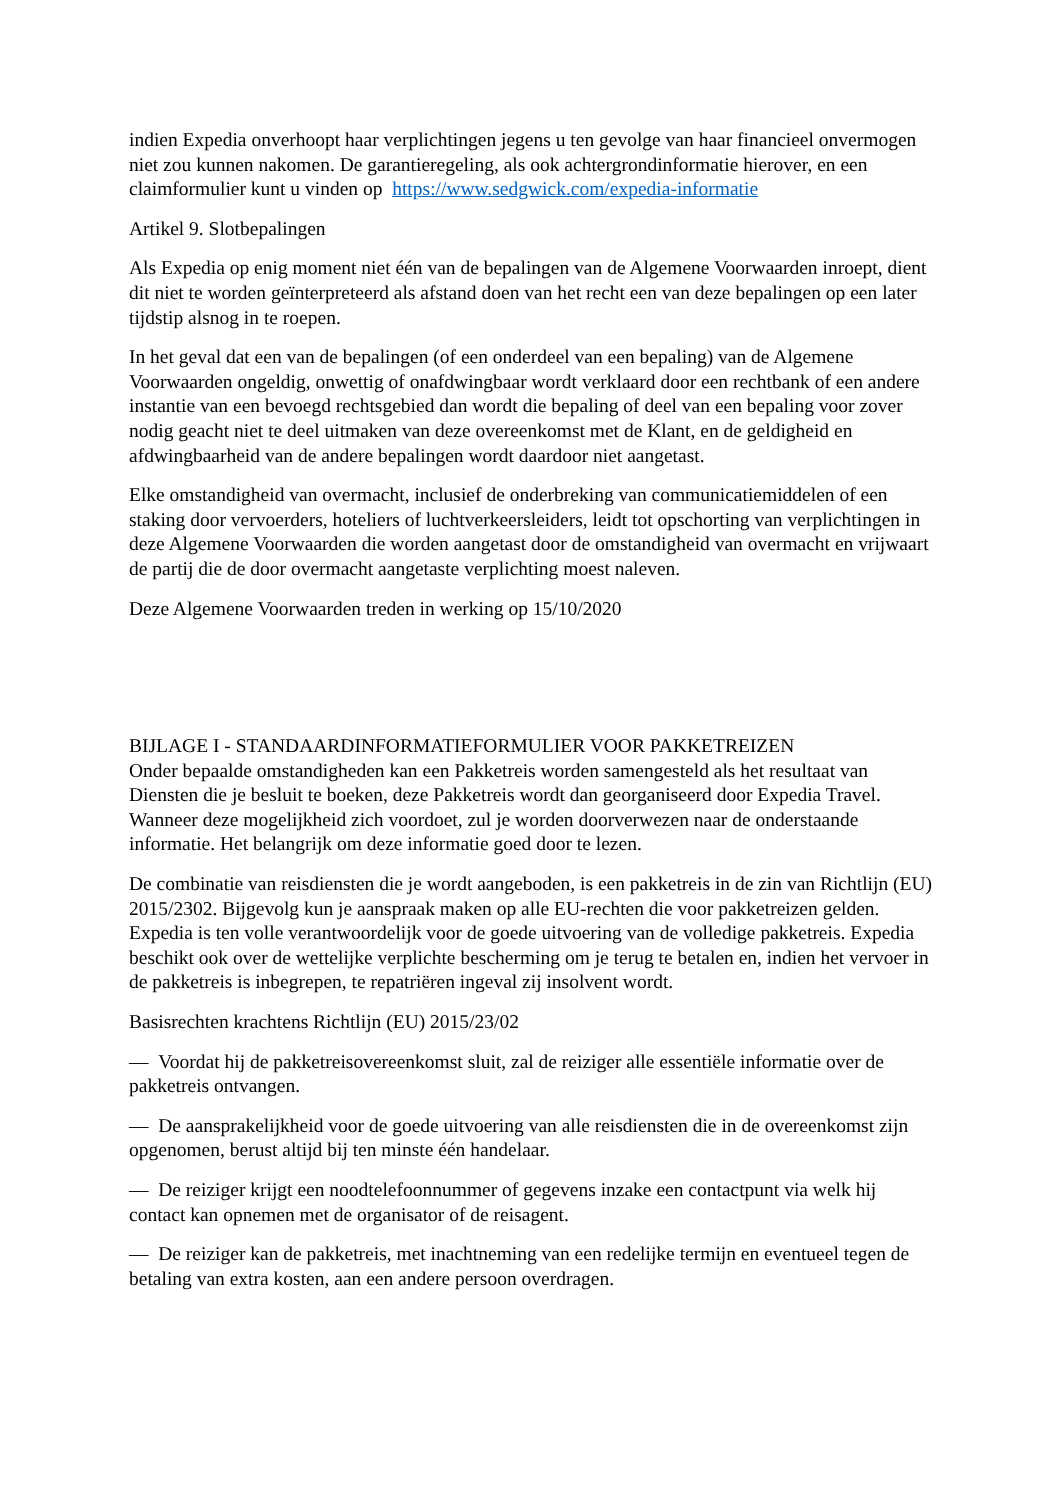indien Expedia onverhoopt haar verplichtingen jegens u ten gevolge van haar financieel onvermogen niet zou kunnen nakomen. De garantieregeling, als ook achtergrondinformatie hierover, en een claimformulier kunt u vinden op https://www.sedgwick.com/expedia-informatie
Artikel 9. Slotbepalingen
Als Expedia op enig moment niet één van de bepalingen van de Algemene Voorwaarden inroept, dient dit niet te worden geïnterpreteerd als afstand doen van het recht een van deze bepalingen op een later tijdstip alsnog in te roepen.
In het geval dat een van de bepalingen (of een onderdeel van een bepaling) van de Algemene Voorwaarden ongeldig, onwettig of onafdwingbaar wordt verklaard door een rechtbank of een andere instantie van een bevoegd rechtsgebied dan wordt die bepaling of deel van een bepaling voor zover nodig geacht niet te deel uitmaken van deze overeenkomst met de Klant, en de geldigheid en afdwingbaarheid van de andere bepalingen wordt daardoor niet aangetast.
Elke omstandigheid van overmacht, inclusief de onderbreking van communicatiemiddelen of een staking door vervoerders, hoteliers of luchtverkeersleiders, leidt tot opschorting van verplichtingen in deze Algemene Voorwaarden die worden aangetast door de omstandigheid van overmacht en vrijwaart de partij die de door overmacht aangetaste verplichting moest naleven.
Deze Algemene Voorwaarden treden in werking op 15/10/2020
BIJLAGE I - STANDAARDINFORMATIEFORMULIER VOOR PAKKETREIZEN
Onder bepaalde omstandigheden kan een Pakketreis worden samengesteld als het resultaat van Diensten die je besluit te boeken, deze Pakketreis wordt dan georganiseerd door Expedia Travel. Wanneer deze mogelijkheid zich voordoet, zul je worden doorverwezen naar de onderstaande informatie. Het belangrijk om deze informatie goed door te lezen.
De combinatie van reisdiensten die je wordt aangeboden, is een pakketreis in de zin van Richtlijn (EU) 2015/2302. Bijgevolg kun je aanspraak maken op alle EU-rechten die voor pakketreizen gelden. Expedia is ten volle verantwoordelijk voor de goede uitvoering van de volledige pakketreis. Expedia beschikt ook over de wettelijke verplichte bescherming om je terug te betalen en, indien het vervoer in de pakketreis is inbegrepen, te repatriëren ingeval zij insolvent wordt.
Basisrechten krachtens Richtlijn (EU) 2015/23/02
— Voordat hij de pakketreisovereenkomst sluit, zal de reiziger alle essentiële informatie over de pakketreis ontvangen.
— De aansprakelijkheid voor de goede uitvoering van alle reisdiensten die in de overeenkomst zijn opgenomen, berust altijd bij ten minste één handelaar.
— De reiziger krijgt een noodtelefoonnummer of gegevens inzake een contactpunt via welk hij contact kan opnemen met de organisator of de reisagent.
— De reiziger kan de pakketreis, met inachtneming van een redelijke termijn en eventueel tegen de betaling van extra kosten, aan een andere persoon overdragen.